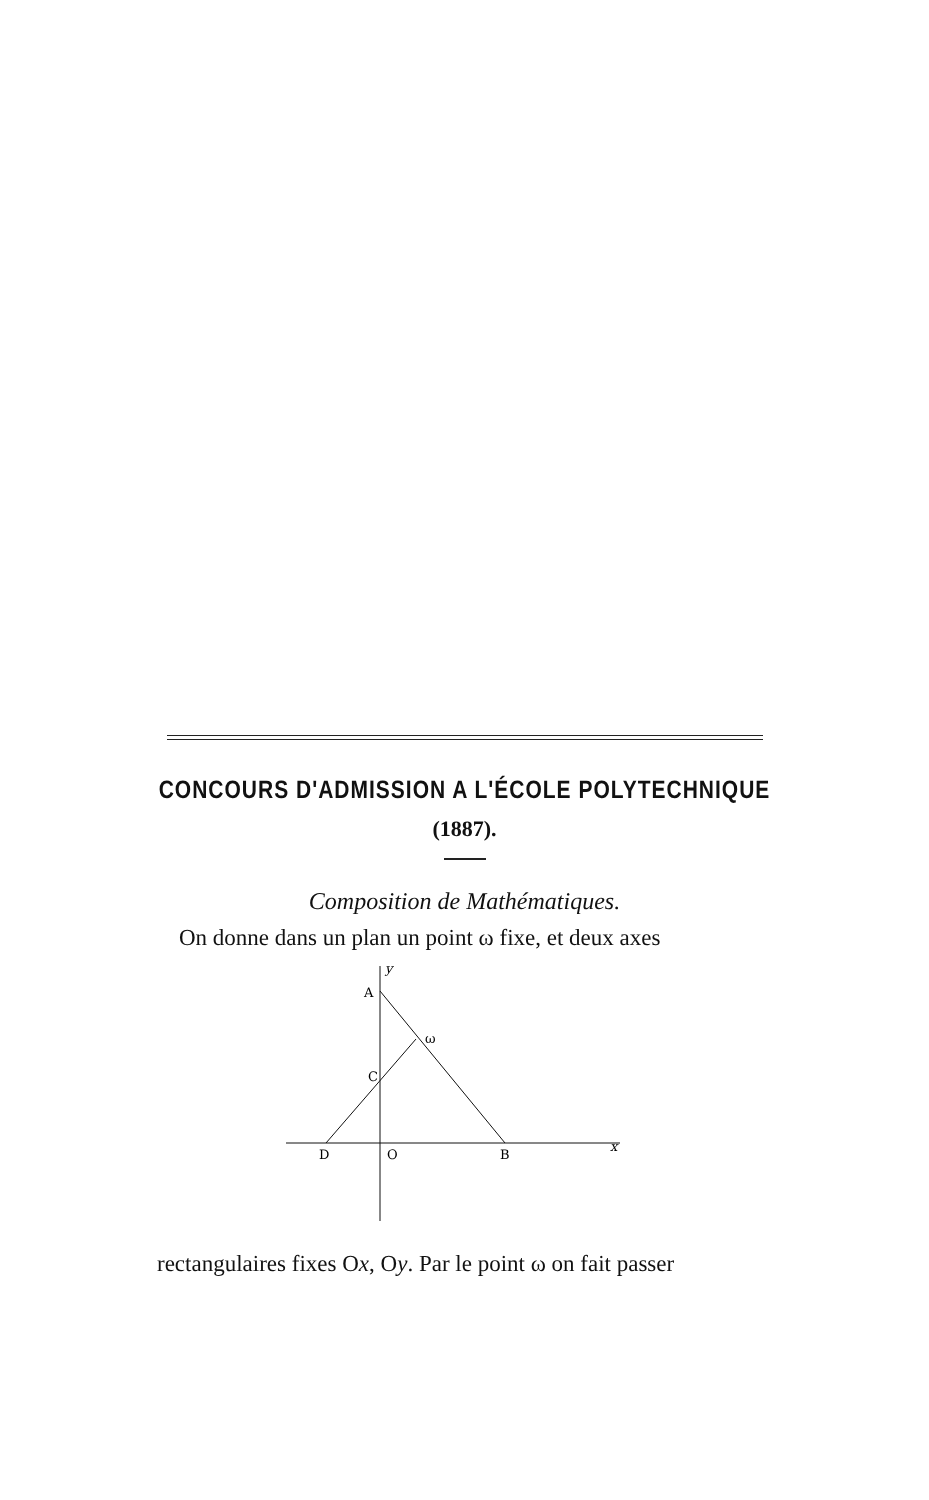CONCOURS D'ADMISSION A L'ÉCOLE POLYTECHNIQUE
(1887).
Composition de Mathématiques.
On donne dans un plan un point ω fixe, et deux axes
y
A
ω
C
D
O
B
x
rectangulaires fixes Ox, Oy. Par le point ω on fait passer